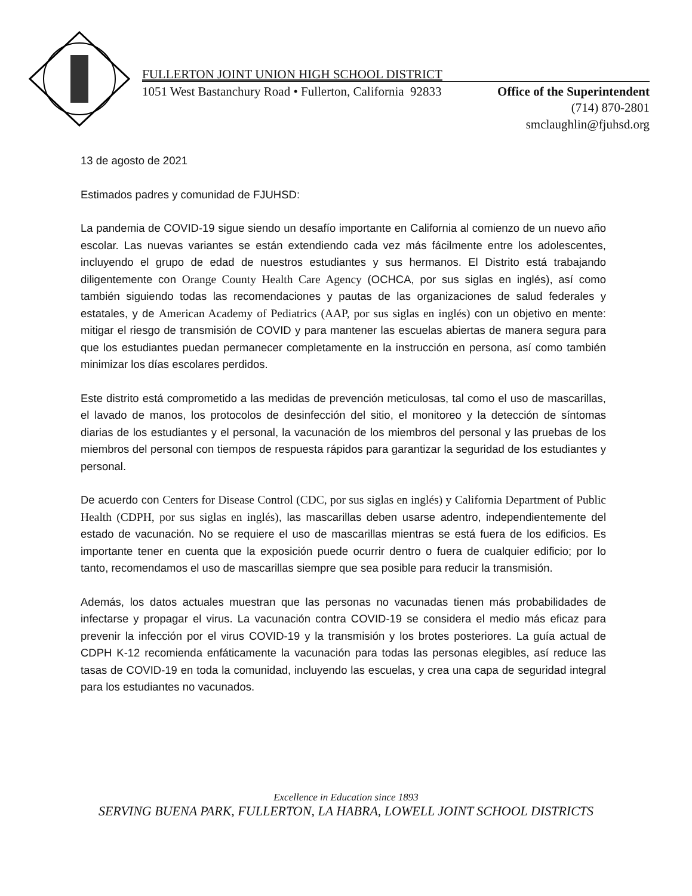FULLERTON JOINT UNION HIGH SCHOOL DISTRICT
1051 West Bastanchury Road • Fullerton, California 92833 Office of the Superintendent
(714) 870-2801
smclaughlin@fjuhsd.org
13 de agosto de 2021
Estimados padres y comunidad de FJUHSD:
La pandemia de COVID-19 sigue siendo un desafío importante en California al comienzo de un nuevo año escolar. Las nuevas variantes se están extendiendo cada vez más fácilmente entre los adolescentes, incluyendo el grupo de edad de nuestros estudiantes y sus hermanos. El Distrito está trabajando diligentemente con Orange County Health Care Agency (OCHCA, por sus siglas en inglés), así como también siguiendo todas las recomendaciones y pautas de las organizaciones de salud federales y estatales, y de American Academy of Pediatrics (AAP, por sus siglas en inglés) con un objetivo en mente: mitigar el riesgo de transmisión de COVID y para mantener las escuelas abiertas de manera segura para que los estudiantes puedan permanecer completamente en la instrucción en persona, así como también minimizar los días escolares perdidos.
Este distrito está comprometido a las medidas de prevención meticulosas, tal como el uso de mascarillas, el lavado de manos, los protocolos de desinfección del sitio, el monitoreo y la detección de síntomas diarias de los estudiantes y el personal, la vacunación de los miembros del personal y las pruebas de los miembros del personal con tiempos de respuesta rápidos para garantizar la seguridad de los estudiantes y personal.
De acuerdo con Centers for Disease Control (CDC, por sus siglas en inglés) y California Department of Public Health (CDPH, por sus siglas en inglés), las mascarillas deben usarse adentro, independientemente del estado de vacunación. No se requiere el uso de mascarillas mientras se está fuera de los edificios. Es importante tener en cuenta que la exposición puede ocurrir dentro o fuera de cualquier edificio; por lo tanto, recomendamos el uso de mascarillas siempre que sea posible para reducir la transmisión.
Además, los datos actuales muestran que las personas no vacunadas tienen más probabilidades de infectarse y propagar el virus. La vacunación contra COVID-19 se considera el medio más eficaz para prevenir la infección por el virus COVID-19 y la transmisión y los brotes posteriores. La guía actual de CDPH K-12 recomienda enfáticamente la vacunación para todas las personas elegibles, así reduce las tasas de COVID-19 en toda la comunidad, incluyendo las escuelas, y crea una capa de seguridad integral para los estudiantes no vacunados.
Excellence in Education since 1893
SERVING BUENA PARK, FULLERTON, LA HABRA, LOWELL JOINT SCHOOL DISTRICTS